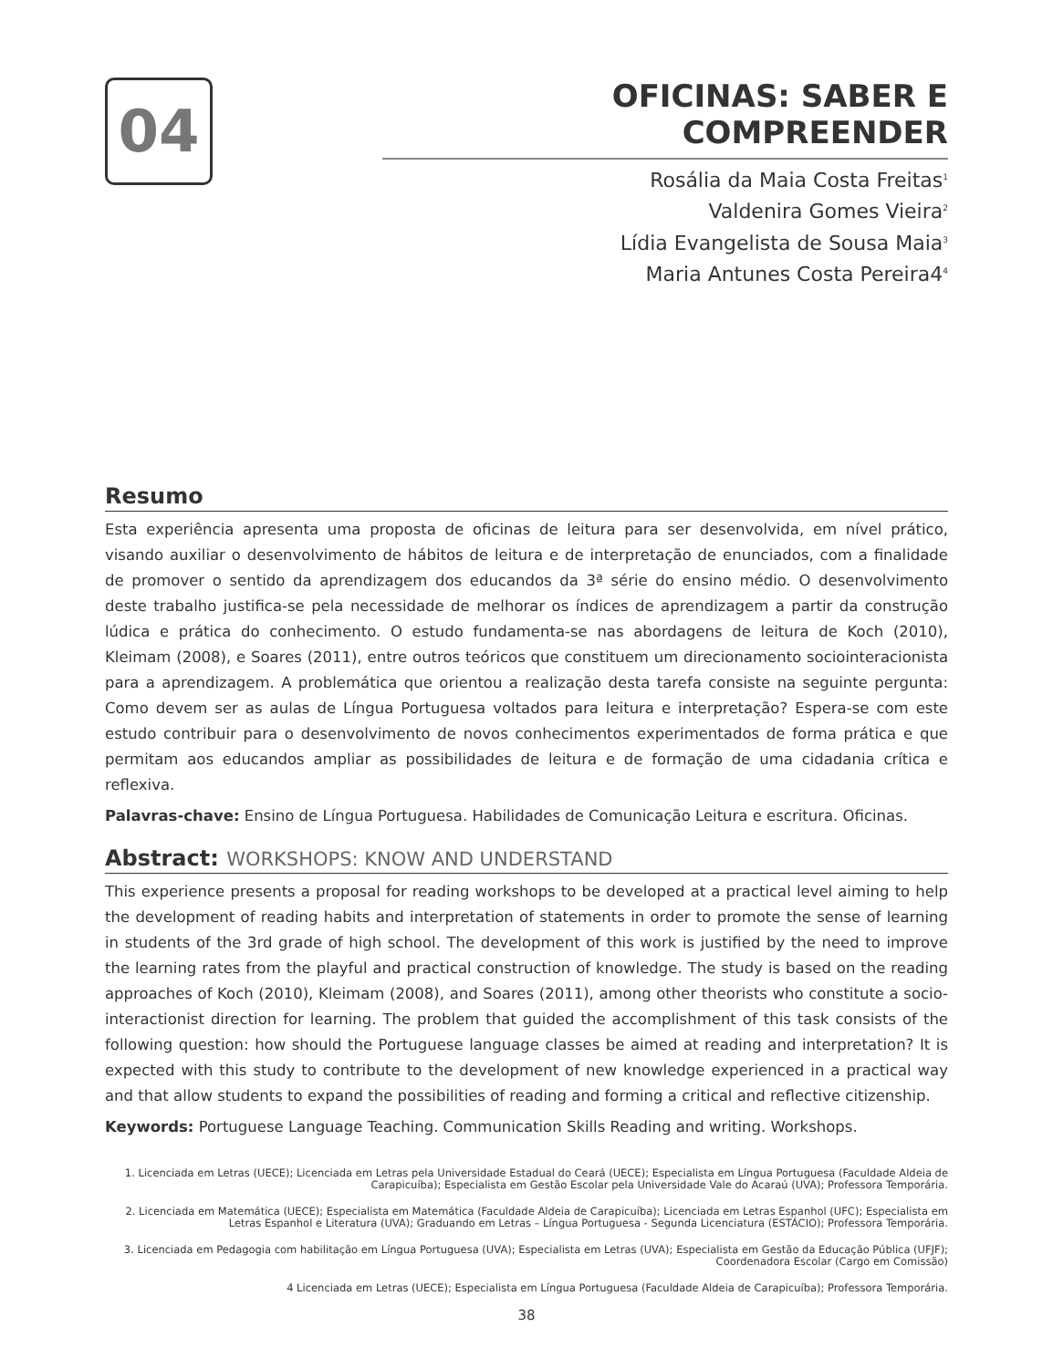04
OFICINAS: SABER E COMPREENDER
Rosália da Maia Costa Freitas<sup>1</sup>
Valdenira Gomes Vieira<sup>2</sup>
Lídia Evangelista de Sousa Maia<sup>3</sup>
Maria Antunes Costa Pereira4<sup>4</sup>
Resumo
Esta experiência apresenta uma proposta de oficinas de leitura para ser desenvolvida, em nível prático, visando auxiliar o desenvolvimento de hábitos de leitura e de interpretação de enunciados, com a finalidade de promover o sentido da aprendizagem dos educandos da 3ª série do ensino médio. O desenvolvimento deste trabalho justifica-se pela necessidade de melhorar os índices de aprendizagem a partir da construção lúdica e prática do conhecimento. O estudo fundamenta-se nas abordagens de leitura de Koch (2010), Kleimam (2008), e Soares (2011), entre outros teóricos que constituem um direcionamento sociointeracionista para a aprendizagem. A problemática que orientou a realização desta tarefa consiste na seguinte pergunta: Como devem ser as aulas de Língua Portuguesa voltados para leitura e interpretação? Espera-se com este estudo contribuir para o desenvolvimento de novos conhecimentos experimentados de forma prática e que permitam aos educandos ampliar as possibilidades de leitura e de formação de uma cidadania crítica e reflexiva.
Palavras-chave: Ensino de Língua Portuguesa. Habilidades de Comunicação Leitura e escritura. Oficinas.
Abstract: WORKSHOPS: KNOW AND UNDERSTAND
This experience presents a proposal for reading workshops to be developed at a practical level aiming to help the development of reading habits and interpretation of statements in order to promote the sense of learning in students of the 3rd grade of high school. The development of this work is justified by the need to improve the learning rates from the playful and practical construction of knowledge. The study is based on the reading approaches of Koch (2010), Kleimam (2008), and Soares (2011), among other theorists who constitute a socio-interactionist direction for learning. The problem that guided the accomplishment of this task consists of the following question: how should the Portuguese language classes be aimed at reading and interpretation? It is expected with this study to contribute to the development of new knowledge experienced in a practical way and that allow students to expand the possibilities of reading and forming a critical and reflective citizenship.
Keywords: Portuguese Language Teaching. Communication Skills Reading and writing. Workshops.
1. Licenciada em Letras (UECE); Licenciada em Letras pela Universidade Estadual do Ceará (UECE); Especialista em Língua Portuguesa (Faculdade Aldeia de Carapicuíba); Especialista em Gestão Escolar pela Universidade Vale do Acaraú (UVA); Professora Temporária.
2. Licenciada em Matemática (UECE); Especialista em Matemática (Faculdade Aldeia de Carapicuíba); Licenciada em Letras Espanhol (UFC); Especialista em Letras Espanhol e Literatura (UVA); Graduando em Letras – Língua Portuguesa - Segunda Licenciatura (ESTÁCIO); Professora Temporária.
3. Licenciada em Pedagogia com habilitação em Língua Portuguesa (UVA); Especialista em Letras (UVA); Especialista em Gestão da Educação Pública (UFJF); Coordenadora Escolar (Cargo em Comissão)
4 Licenciada em Letras (UECE); Especialista em Língua Portuguesa (Faculdade Aldeia de Carapicuíba); Professora Temporária.
38